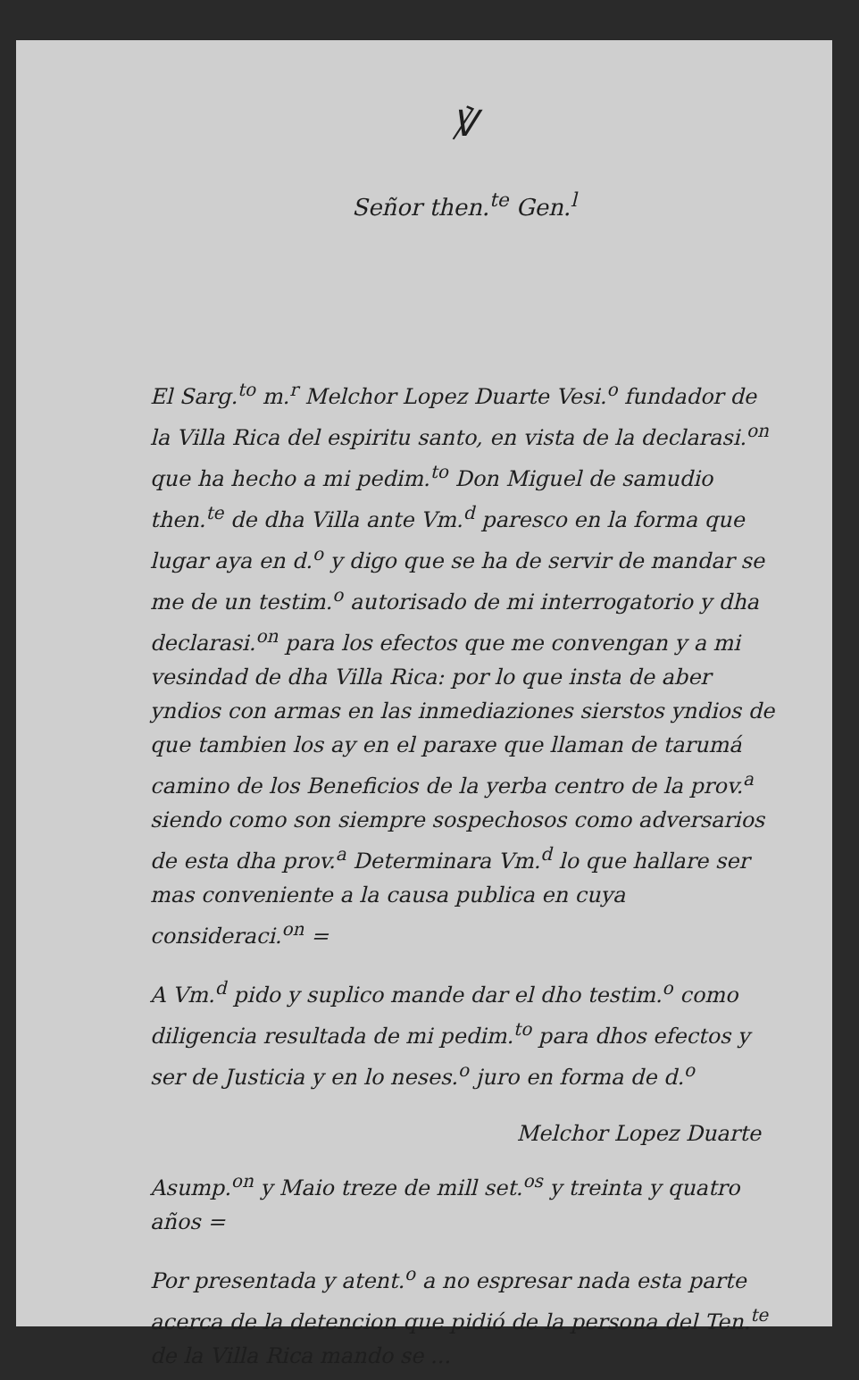℣
Señor then.<sup>te</sup> Gen.<sup>l</sup>
El Sarg.<sup>to</sup> m.<sup>r</sup> Melchor Lopez Duarte Vesi.<sup>o</sup> fundador de la Villa Rica del espiritu santo, en vista de la declarasi.<sup>on</sup> que ha hecho a mi pedim.<sup>to</sup> Don Miguel de samudio then.<sup>te</sup> de dha Villa ante Vm.<sup>d</sup> paresco en la forma que lugar aya en d.<sup>o</sup> y digo que se ha de servir de mandar se me de un testim.<sup>o</sup> autorisado de mi interrogatorio y dha declarasi.<sup>on</sup> para los efectos que me convengan y a mi vesindad de dha Villa Rica: por lo que insta de aber yndios con armas en las inmediaziones sierstos yndios de que tambien los ay en el paraxe que llaman de tarumá camino de los Beneficios de la yerba centro de la prov.<sup>a</sup> siendo como son siempre sospechosos como adversarios de esta dha prov.<sup>a</sup> Determinara Vm.<sup>d</sup> lo que hallare ser mas conveniente a la causa publica en cuya consideraci.<sup>on</sup> =
A Vm.<sup>d</sup> pido y suplico mande dar el dho testim.<sup>o</sup> como diligencia resultada de mi pedim.<sup>to</sup> para dhos efectos y ser de Justicia y en lo neses.<sup>o</sup> juro en forma de d.<sup>o</sup>
Melchor Lopez Duarte
Asump.<sup>on</sup> y Maio treze de mill set.<sup>os</sup> y treinta y quatro años =
Por presentada y atent.<sup>o</sup> a no espresar nada esta parte acerca de la detencion que pidió de la persona del Ten.<sup>te</sup> de la Villa Rica mando se ...